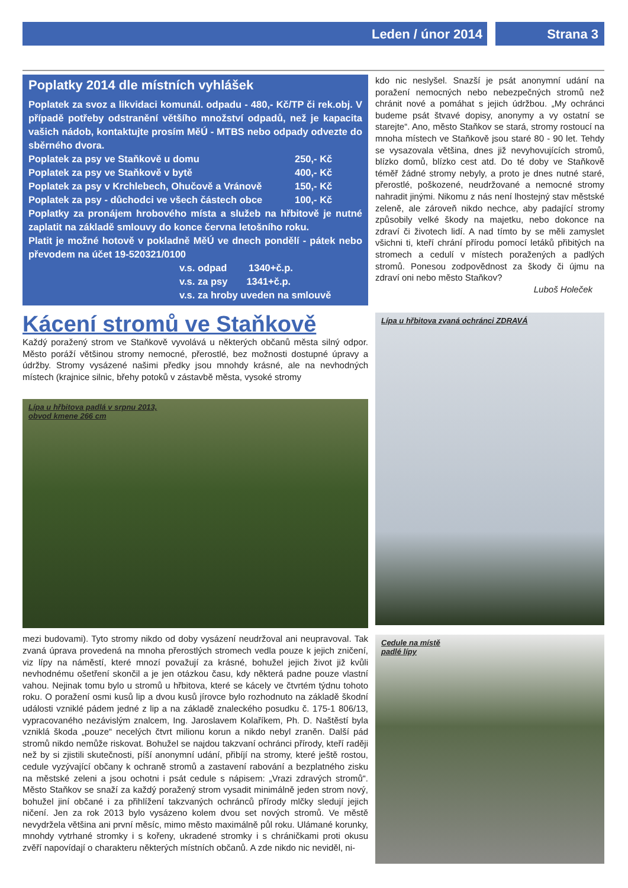Leden / únor 2014 Strana 3
Poplatky 2014 dle místních vyhlášek
Poplatek za svoz a likvidaci komunál. odpadu - 480,- Kč/TP či rek.obj. V případě potřeby odstranění většího množství odpadů, než je kapacita vašich nádob, kontaktujte prosím MěÚ - MTBS nebo odpady odvezte do sběrného dvora.
Poplatek za psy ve Staňkově u domu 250,- Kč
Poplatek za psy ve Staňkově v bytě 400,- Kč
Poplatek za psy v Krchlebech, Ohučově a Vránově 150,- Kč
Poplatek za psy - důchodci ve všech částech obce 100,- Kč
Poplatky za pronájem hrobového místa a služeb na hřbitově je nutné zaplatit na základě smlouvy do konce června letošního roku.
Platit je možné hotově v pokladně MěÚ ve dnech pondělí - pátek nebo převodem na účet 19-520321/0100
v.s. odpad 1340+č.p.
v.s. za psy 1341+č.p.
v.s. za hroby uveden na smlouvě
Kácení stromů ve Staňkově
Každý poražený strom ve Staňkově vyvolává u některých občanů města silný odpor. Město poráží většinou stromy nemocné, přerostlé, bez možnosti dostupné úpravy a údržby. Stromy vysázené našimi předky jsou mnohdy krásné, ale na nevhodných místech (krajnice silnic, břehy potoků v zástavbě města, vysoké stromy
Lípa u hřbitova padlá v srpnu 2013,
obvod kmene 266 cm
mezi budovami). Tyto stromy nikdo od doby vysázení neudržoval ani neupravoval. Tak zvaná úprava provedená na mnoha přerostlých stromech vedla pouze k jejich zničení, viz lípy na náměstí, které mnozí považují za krásné, bohužel jejich život již kvůli nevhodnému ošetření skončil a je jen otázkou času, kdy některá padne pouze vlastní vahou. Nejinak tomu bylo u stromů u hřbitova, které se kácely ve čtvrtém týdnu tohoto roku. O poražení osmi kusů lip a dvou kusů jírovce bylo rozhodnuto na základě škodní události vzniklé pádem jedné z lip a na základě znaleckého posudku č. 175-1 806/13, vypracovaného nezávislým znalcem, Ing. Jaroslavem Kolaříkem, Ph. D. Naštěstí byla vzniklá škoda „pouze“ necelých čtvrt milionu korun a nikdo nebyl zraněn. Další pád stromů nikdo nemůže riskovat. Bohužel se najdou takzvaní ochránci přírody, kteří raději než by si zjistili skutečnosti, píší anonymní udání, přibíjí na stromy, které ještě rostou, cedule vyzývající občany k ochraně stromů a zastavení rabování a bezplatného zisku na městské zeleni a jsou ochotni i psát cedule s nápisem: „Vrazi zdravých stromů“. Město Staňkov se snaží za každý poražený strom vysadit minimálně jeden strom nový, bohužel jiní občané i za přihlížení takzvaných ochránců přírody mlčky sledují jejich ničení. Jen za rok 2013 bylo vysázeno kolem dvou set nových stromů. Ve městě nevydržela většina ani první měsíc, mimo město maximálně půl roku. Ulámané korunky, mnohdy vytrhané stromky i s kořeny, ukradené stromky i s chráničkami proti okusu zvěří napovídají o charakteru některých místních občanů. A zde nikdo nic neviděl, ni-
kdo nic neslyšel. Snazší je psát anonymní udání na poražení nemocných nebo nebezpečných stromů než chránit nové a pomáhat s jejich údržbou. „My ochránci budeme psát štvavé dopisy, anonymy a vy ostatní se starejte“. Ano, město Staňkov se stará, stromy rostoucí na mnoha místech ve Staňkově jsou staré 80 - 90 let. Tehdy se vysazovala většina, dnes již nevyhovujících stromů, blízko domů, blízko cest atd. Do té doby ve Staňkově téměř žádné stromy nebyly, a proto je dnes nutné staré, přerostlé, poškozené, neudržované a nemocné stromy nahradit jinými. Nikomu z nás není lhostejný stav městské zeleně, ale zároveň nikdo nechce, aby padající stromy způsobily velké škody na majetku, nebo dokonce na zdraví či životech lidí. A nad tímto by se měli zamyslet všichni ti, kteří chrání přírodu pomocí letáků přibitých na stromech a cedulí v místech poražených a padlých stromů. Ponesou zodpovědnost za škody či újmu na zdraví oni nebo město Staňkov?
Luboš Holeček
Lípa u hřbitova zvaná ochránci ZDRAVÁ
Cedule na místě
padlé lípy